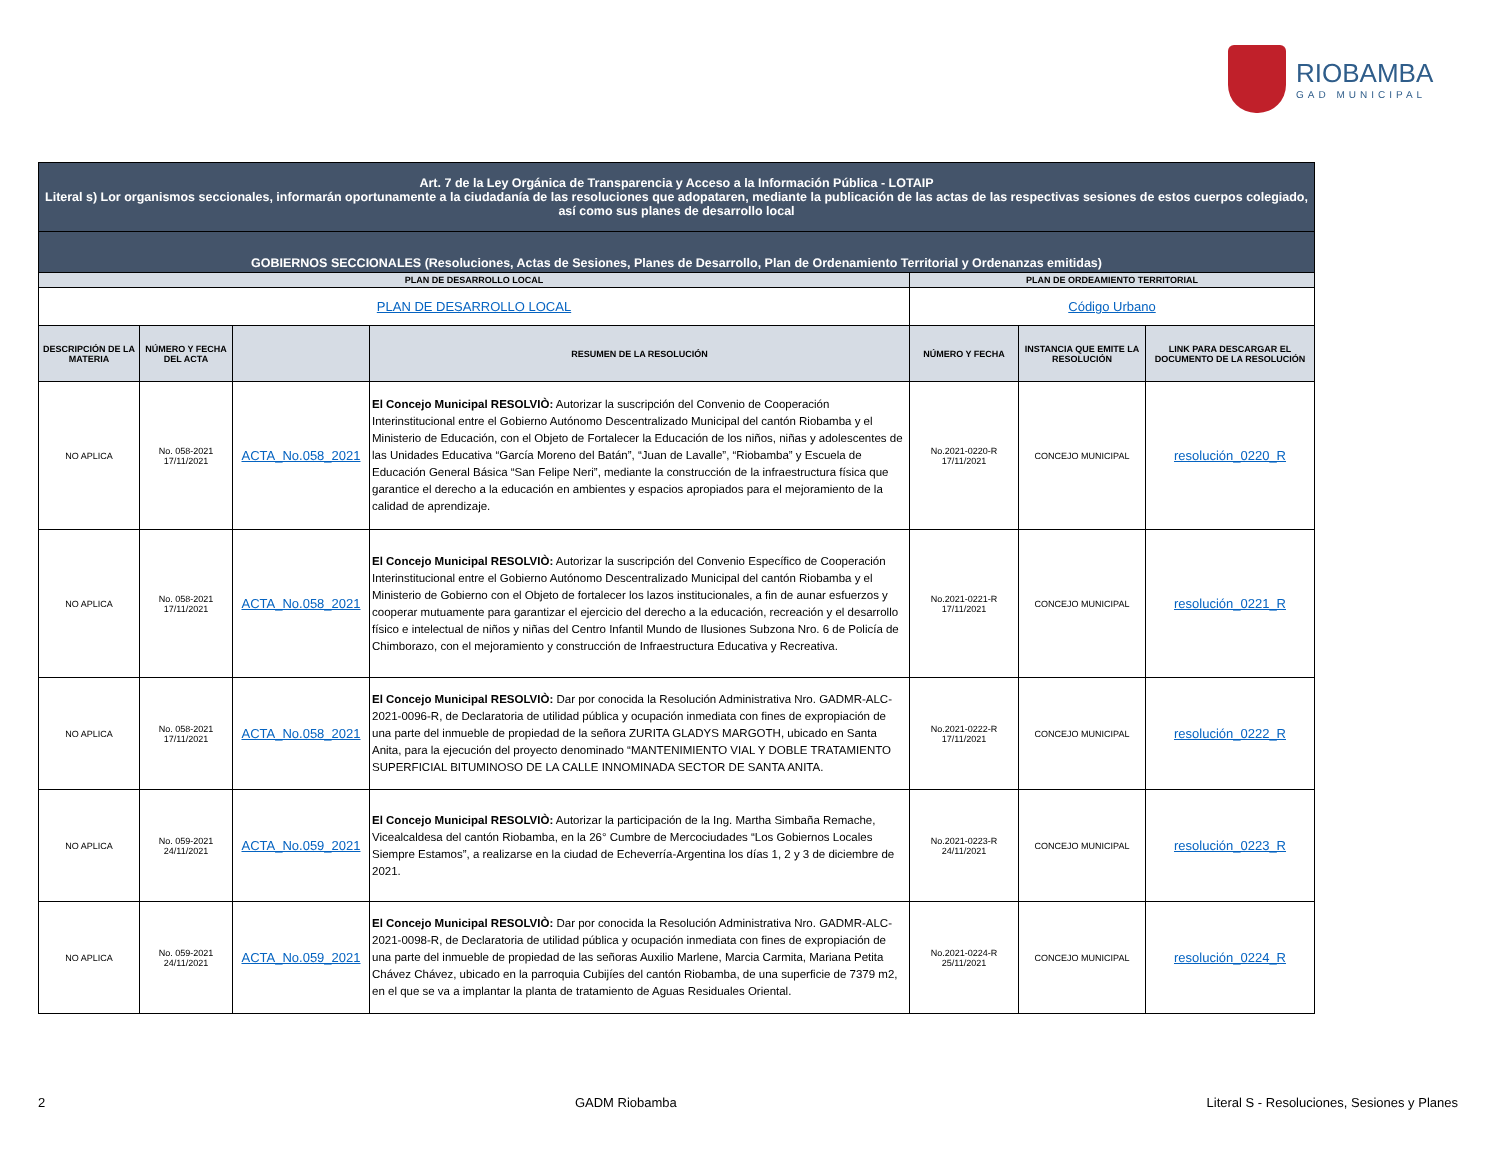RIOBAMBA
GAD MUNICIPAL
| Art. 7 de la Ley Orgánica de Transparencia y Acceso a la Información Pública - LOTAIP Literal s) Lor organismos seccionales, informarán oportunamente a la ciudadanía de las resoluciones que adopataren, mediante la publicación de las actas de las respectivas sesiones de estos cuerpos colegiado, así como sus planes de desarrollo local | | | | | | |
| GOBIERNOS SECCIONALES (Resoluciones, Actas de Sesiones, Planes de Desarrollo, Plan de Ordenamiento Territorial y Ordenanzas emitidas) | | | | | | |
| PLAN DE DESARROLLO LOCAL | | | | PLAN DE ORDEAMIENTO TERRITORIAL | | |
| PLAN DE DESARROLLO LOCAL | | | | Código Urbano | | |
| DESCRIPCIÓN DE LA MATERIA | NÚMERO Y FECHA DEL ACTA | | RESUMEN DE LA RESOLUCIÓN | NÚMERO Y FECHA | INSTANCIA QUE EMITE LA RESOLUCIÓN | LINK PARA DESCARGAR EL DOCUMENTO DE LA RESOLUCIÓN |
| NO APLICA | No. 058-2021 17/11/2021 | ACTA_No.058_2021 | El Concejo Municipal RESOLVIÒ: Autorizar la suscripción del Convenio de Cooperación Interinstitucional entre el Gobierno Autónomo Descentralizado Municipal del cantón Riobamba y el Ministerio de Educación, con el Objeto de Fortalecer la Educación de los niños, niñas y adolescentes de las Unidades Educativa “García Moreno del Batán”, “Juan de Lavalle”, “Riobamba” y Escuela de Educación General Básica “San Felipe Neri”, mediante la construcción de la infraestructura física que garantice el derecho a la educación en ambientes y espacios apropiados para el mejoramiento de la calidad de aprendizaje. | No.2021-0220-R 17/11/2021 | CONCEJO MUNICIPAL | resolución_0220_R |
| NO APLICA | No. 058-2021 17/11/2021 | ACTA_No.058_2021 | El Concejo Municipal RESOLVIÒ: Autorizar la suscripción del Convenio Específico de Cooperación Interinstitucional entre el Gobierno Autónomo Descentralizado Municipal del cantón Riobamba y el Ministerio de Gobierno con el Objeto de fortalecer los lazos institucionales, a fin de aunar esfuerzos y cooperar mutuamente para garantizar el ejercicio del derecho a la educación, recreación y el desarrollo físico e intelectual de niños y niñas del Centro Infantil Mundo de Ilusiones Subzona Nro. 6 de Policía de Chimborazo, con el mejoramiento y construcción de Infraestructura Educativa y Recreativa. | No.2021-0221-R 17/11/2021 | CONCEJO MUNICIPAL | resolución_0221_R |
| NO APLICA | No. 058-2021 17/11/2021 | ACTA_No.058_2021 | El Concejo Municipal RESOLVIÒ: Dar por conocida la Resolución Administrativa Nro. GADMR-ALC-2021-0096-R, de Declaratoria de utilidad pública y ocupación inmediata con fines de expropiación de una parte del inmueble de propiedad de la señora ZURITA GLADYS MARGOTH, ubicado en Santa Anita, para la ejecución del proyecto denominado “MANTENIMIENTO VIAL Y DOBLE TRATAMIENTO SUPERFICIAL BITUMINOSO DE LA CALLE INNOMINADA SECTOR DE SANTA ANITA. | No.2021-0222-R 17/11/2021 | CONCEJO MUNICIPAL | resolución_0222_R |
| NO APLICA | No. 059-2021 24/11/2021 | ACTA_No.059_2021 | El Concejo Municipal RESOLVIÒ: Autorizar la participación de la Ing. Martha Simbaña Remache, Vicealcaldesa del cantón Riobamba, en la 26° Cumbre de Mercociudades “Los Gobiernos Locales Siempre Estamos”, a realizarse en la ciudad de Echeverría-Argentina los días 1, 2 y 3 de diciembre de 2021. | No.2021-0223-R 24/11/2021 | CONCEJO MUNICIPAL | resolución_0223_R |
| NO APLICA | No. 059-2021 24/11/2021 | ACTA_No.059_2021 | El Concejo Municipal RESOLVIÒ: Dar por conocida la Resolución Administrativa Nro. GADMR-ALC-2021-0098-R, de Declaratoria de utilidad pública y ocupación inmediata con fines de expropiación de una parte del inmueble de propiedad de las señoras Auxilio Marlene, Marcia Carmita, Mariana Petita Chávez Chávez, ubicado en la parroquia Cubijíes del cantón Riobamba, de una superficie de 7379 m2, en el que se va a implantar la planta de tratamiento de Aguas Residuales Oriental. | No.2021-0224-R 25/11/2021 | CONCEJO MUNICIPAL | resolución_0224_R |
2 GADM Riobamba Literal S - Resoluciones, Sesiones y Planes